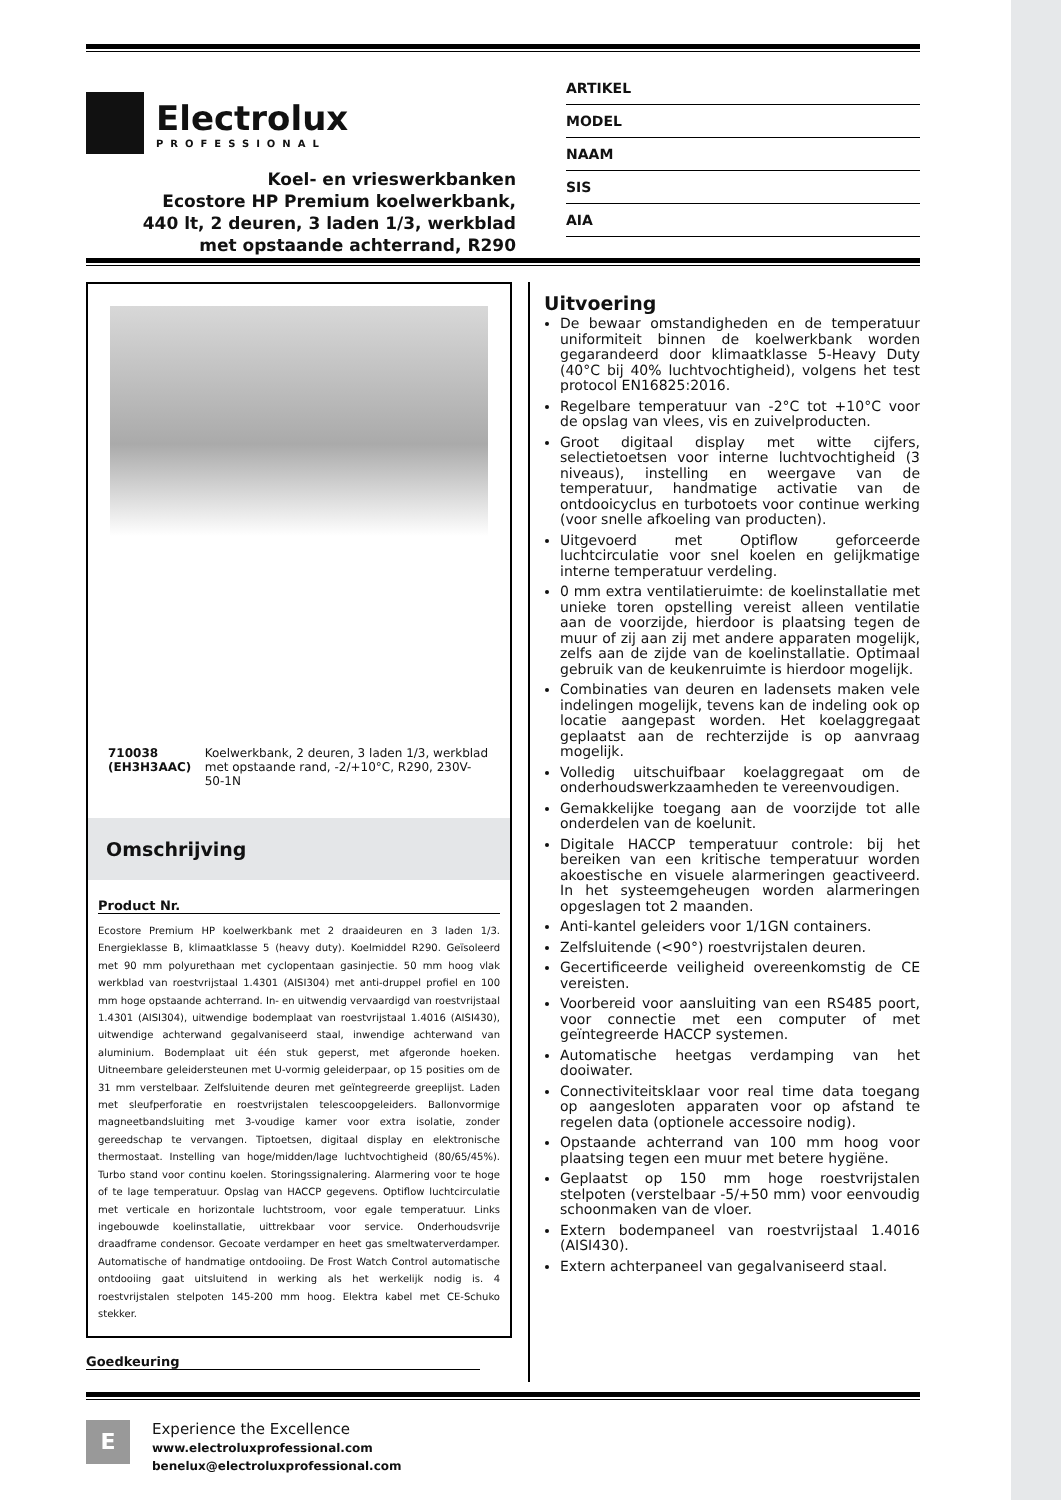Electrolux
PROFESSIONAL
Koel- en vrieswerkbanken
Ecostore HP Premium koelwerkbank,
440 lt, 2 deuren, 3 laden 1/3, werkblad
met opstaande achterrand, R290
ARTIKEL
MODEL
NAAM
SIS
AIA
710038 (EH3H3AAC) Koelwerkbank, 2 deuren, 3 laden 1/3, werkblad met opstaande rand, -2/+10°C, R290, 230V-50-1N
Omschrijving
Product Nr.
Ecostore Premium HP koelwerkbank met 2 draaideuren en 3 laden 1/3. Energieklasse B, klimaatklasse 5 (heavy duty). Koelmiddel R290. Geïsoleerd met 90 mm polyurethaan met cyclopentaan gasinjectie. 50 mm hoog vlak werkblad van roestvrijstaal 1.4301 (AISI304) met anti-druppel profiel en 100 mm hoge opstaande achterrand. In- en uitwendig vervaardigd van roestvrijstaal 1.4301 (AISI304), uitwendige bodemplaat van roestvrijstaal 1.4016 (AISI430), uitwendige achterwand gegalvaniseerd staal, inwendige achterwand van aluminium. Bodemplaat uit één stuk geperst, met afgeronde hoeken. Uitneembare geleidersteunen met U-vormig geleiderpaar, op 15 posities om de 31 mm verstelbaar. Zelfsluitende deuren met geïntegreerde greeplijst. Laden met sleufperforatie en roestvrijstalen telescoopgeleiders. Ballonvormige magneetbandsluiting met 3-voudige kamer voor extra isolatie, zonder gereedschap te vervangen. Tiptoetsen, digitaal display en elektronische thermostaat. Instelling van hoge/midden/lage luchtvochtigheid (80/65/45%). Turbo stand voor continu koelen. Storingssignalering. Alarmering voor te hoge of te lage temperatuur. Opslag van HACCP gegevens. Optiflow luchtcirculatie met verticale en horizontale luchtstroom, voor egale temperatuur. Links ingebouwde koelinstallatie, uittrekbaar voor service. Onderhoudsvrije draadframe condensor. Gecoate verdamper en heet gas smeltwaterverdamper. Automatische of handmatige ontdooiing. De Frost Watch Control automatische ontdooiing gaat uitsluitend in werking als het werkelijk nodig is. 4 roestvrijstalen stelpoten 145-200 mm hoog. Elektra kabel met CE-Schuko stekker.
Goedkeuring
Uitvoering
De bewaar omstandigheden en de temperatuur uniformiteit binnen de koelwerkbank worden gegarandeerd door klimaatklasse 5-Heavy Duty (40°C bij 40% luchtvochtigheid), volgens het test protocol EN16825:2016.
Regelbare temperatuur van -2°C tot +10°C voor de opslag van vlees, vis en zuivelproducten.
Groot digitaal display met witte cijfers, selectietoetsen voor interne luchtvochtigheid (3 niveaus), instelling en weergave van de temperatuur, handmatige activatie van de ontdooicyclus en turbotoets voor continue werking (voor snelle afkoeling van producten).
Uitgevoerd met Optiflow geforceerde luchtcirculatie voor snel koelen en gelijkmatige interne temperatuur verdeling.
0 mm extra ventilatieruimte: de koelinstallatie met unieke toren opstelling vereist alleen ventilatie aan de voorzijde, hierdoor is plaatsing tegen de muur of zij aan zij met andere apparaten mogelijk, zelfs aan de zijde van de koelinstallatie. Optimaal gebruik van de keukenruimte is hierdoor mogelijk.
Combinaties van deuren en ladensets maken vele indelingen mogelijk, tevens kan de indeling ook op locatie aangepast worden. Het koelaggregaat geplaatst aan de rechterzijde is op aanvraag mogelijk.
Volledig uitschuifbaar koelaggregaat om de onderhoudswerkzaamheden te vereenvoudigen.
Gemakkelijke toegang aan de voorzijde tot alle onderdelen van de koelunit.
Digitale HACCP temperatuur controle: bij het bereiken van een kritische temperatuur worden akoestische en visuele alarmeringen geactiveerd. In het systeemgeheugen worden alarmeringen opgeslagen tot 2 maanden.
Anti-kantel geleiders voor 1/1GN containers.
Zelfsluitende (<90°) roestvrijstalen deuren.
Gecertificeerde veiligheid overeenkomstig de CE vereisten.
Voorbereid voor aansluiting van een RS485 poort, voor connectie met een computer of met geïntegreerde HACCP systemen.
Automatische heetgas verdamping van het dooiwater.
Connectiviteitsklaar voor real time data toegang op aangesloten apparaten voor op afstand te regelen data (optionele accessoire nodig).
Opstaande achterrand van 100 mm hoog voor plaatsing tegen een muur met betere hygiëne.
Geplaatst op 150 mm hoge roestvrijstalen stelpoten (verstelbaar -5/+50 mm) voor eenvoudig schoonmaken van de vloer.
Extern bodempaneel van roestvrijstaal 1.4016 (AISI430).
Extern achterpaneel van gegalvaniseerd staal.
E
Experience the Excellence
www.electroluxprofessional.com
benelux@electroluxprofessional.com